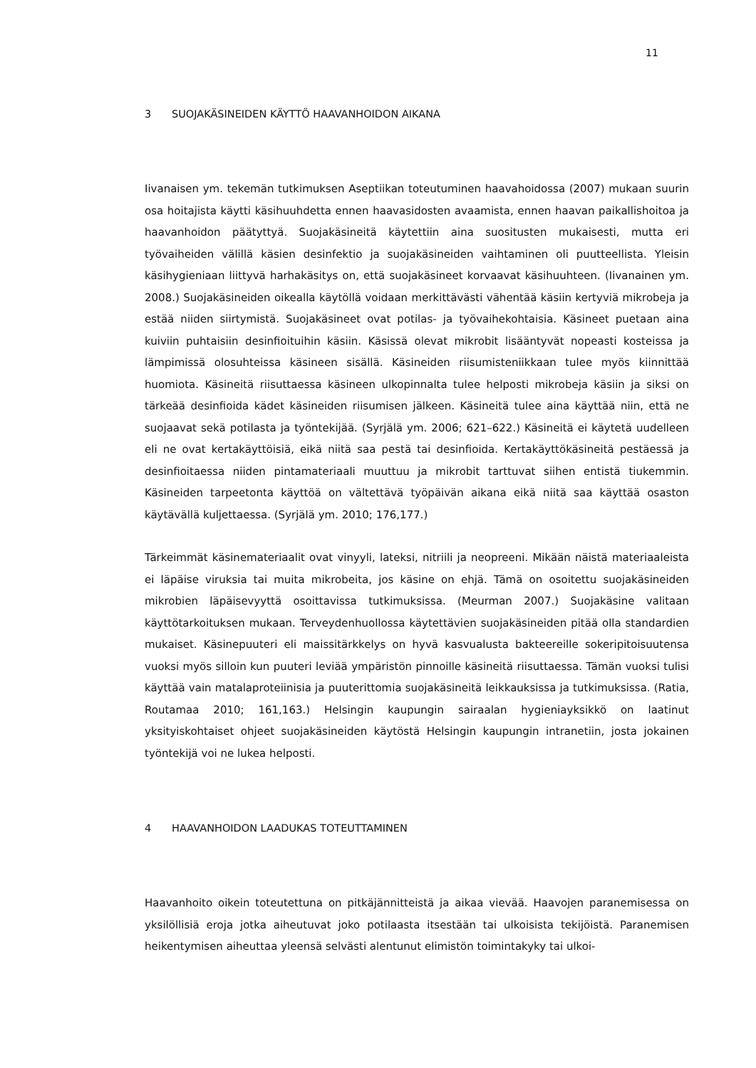11
3 SUOJAKÄSINEIDEN KÄYTTÖ HAAVANHOIDON AIKANA
Iivanaisen ym. tekemän tutkimuksen Aseptiikan toteutuminen haavahoidossa (2007) mukaan suurin osa hoitajista käytti käsihuuhdetta ennen haavasidosten avaamista, ennen haavan paikallishoitoa ja haavanhoidon päätyttyä. Suojakäsineitä käytettiin aina suositusten mukaisesti, mutta eri työvaiheiden välillä käsien desinfektio ja suojakäsineiden vaihtaminen oli puutteellista. Yleisin käsihygieniaan liittyvä harhakäsitys on, että suojakäsineet korvaavat käsihuuhteen. (Iivanainen ym. 2008.) Suojakäsineiden oikealla käytöllä voidaan merkittävästi vähentää käsiin kertyviä mikrobeja ja estää niiden siirtymistä. Suojakäsineet ovat potilas- ja työvaihekohtaisia. Käsineet puetaan aina kuiviin puhtaisiin desinfioituihin käsiin. Käsissä olevat mikrobit lisääntyvät nopeasti kosteissa ja lämpimissä olosuhteissa käsineen sisällä. Käsineiden riisumisteniikkaan tulee myös kiinnittää huomiota. Käsineitä riisuttaessa käsineen ulkopinnalta tulee helposti mikrobeja käsiin ja siksi on tärkeää desinfioida kädet käsineiden riisumisen jälkeen. Käsineitä tulee aina käyttää niin, että ne suojaavat sekä potilasta ja työntekijää. (Syrjälä ym. 2006; 621–622.) Käsineitä ei käytetä uudelleen eli ne ovat kertakäyttöisiä, eikä niitä saa pestä tai desinfioida. Kertakäyttökäsineitä pestäessä ja desinfioitaessa niiden pintamateriaali muuttuu ja mikrobit tarttuvat siihen entistä tiukemmin. Käsineiden tarpeetonta käyttöä on vältettävä työpäivän aikana eikä niitä saa käyttää osaston käytävällä kuljettaessa. (Syrjälä ym. 2010; 176,177.)
Tärkeimmät käsinemateriaalit ovat vinyyli, lateksi, nitriili ja neopreeni. Mikään näistä materiaaleista ei läpäise viruksia tai muita mikrobeita, jos käsine on ehjä. Tämä on osoitettu suojakäsineiden mikrobien läpäisevyyttä osoittavissa tutkimuksissa. (Meurman 2007.) Suojakäsine valitaan käyttötarkoituksen mukaan. Terveydenhuollossa käytettävien suojakäsineiden pitää olla standardien mukaiset. Käsinepuuteri eli maissitärkkelys on hyvä kasvualusta bakteereille sokeripitoisuutensa vuoksi myös silloin kun puuteri leviää ympäristön pinnoille käsineitä riisuttaessa. Tämän vuoksi tulisi käyttää vain matalaproteiinisia ja puuterittomia suojakäsineitä leikkauksissa ja tutkimuksissa. (Ratia, Routamaa 2010; 161,163.) Helsingin kaupungin sairaalan hygieniayksikkö on laatinut yksityiskohtaiset ohjeet suojakäsineiden käytöstä Helsingin kaupungin intranetiin, josta jokainen työntekijä voi ne lukea helposti.
4 HAAVANHOIDON LAADUKAS TOTEUTTAMINEN
Haavanhoito oikein toteutettuna on pitkäjännitteistä ja aikaa vievää. Haavojen paranemisessa on yksilöllisiä eroja jotka aiheutuvat joko potilaasta itsestään tai ulkoisista tekijöistä. Paranemisen heikentymisen aiheuttaa yleensä selvästi alentunut elimistön toimintakyky tai ulkoi-